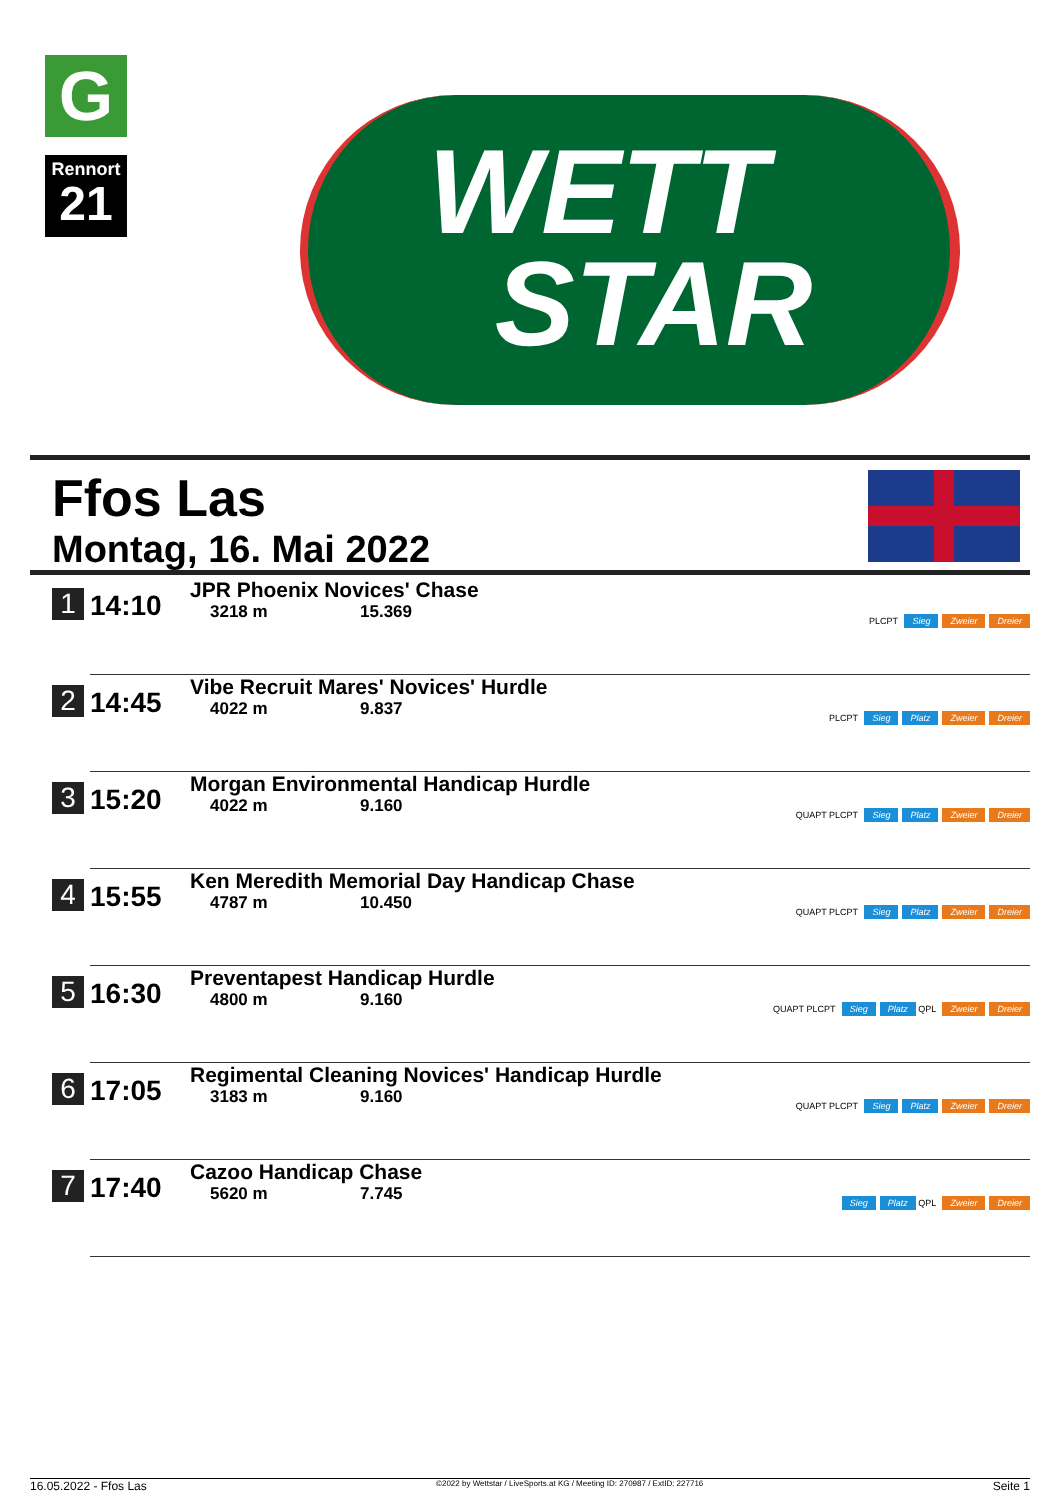G
Rennort
21
WETT
STAR
Ffos Las
Montag, 16. Mai 2022
| 1 | 14:10 | JPR Phoenix Novices' Chase 3218 m 15.369 | PLCPT Sieg Zweier Dreier |
| 2 | 14:45 | Vibe Recruit Mares' Novices' Hurdle 4022 m 9.837 | PLCPT Sieg Platz Zweier Dreier |
| 3 | 15:20 | Morgan Environmental Handicap Hurdle 4022 m 9.160 | QUAPT PLCPT Sieg Platz Zweier Dreier |
| 4 | 15:55 | Ken Meredith Memorial Day Handicap Chase 4787 m 10.450 | QUAPT PLCPT Sieg Platz Zweier Dreier |
| 5 | 16:30 | Preventapest Handicap Hurdle 4800 m 9.160 | QUAPT PLCPT Sieg Platz QPL Zweier Dreier |
| 6 | 17:05 | Regimental Cleaning Novices' Handicap Hurdle 3183 m 9.160 | QUAPT PLCPT Sieg Platz Zweier Dreier |
| 7 | 17:40 | Cazoo Handicap Chase 5620 m 7.745 | Sieg Platz QPL Zweier Dreier |
16.05.2022 - Ffos Las ©2022 by Wettstar / LiveSports.at KG / Meeting ID: 270987 / ExtID: 227716 Seite 1